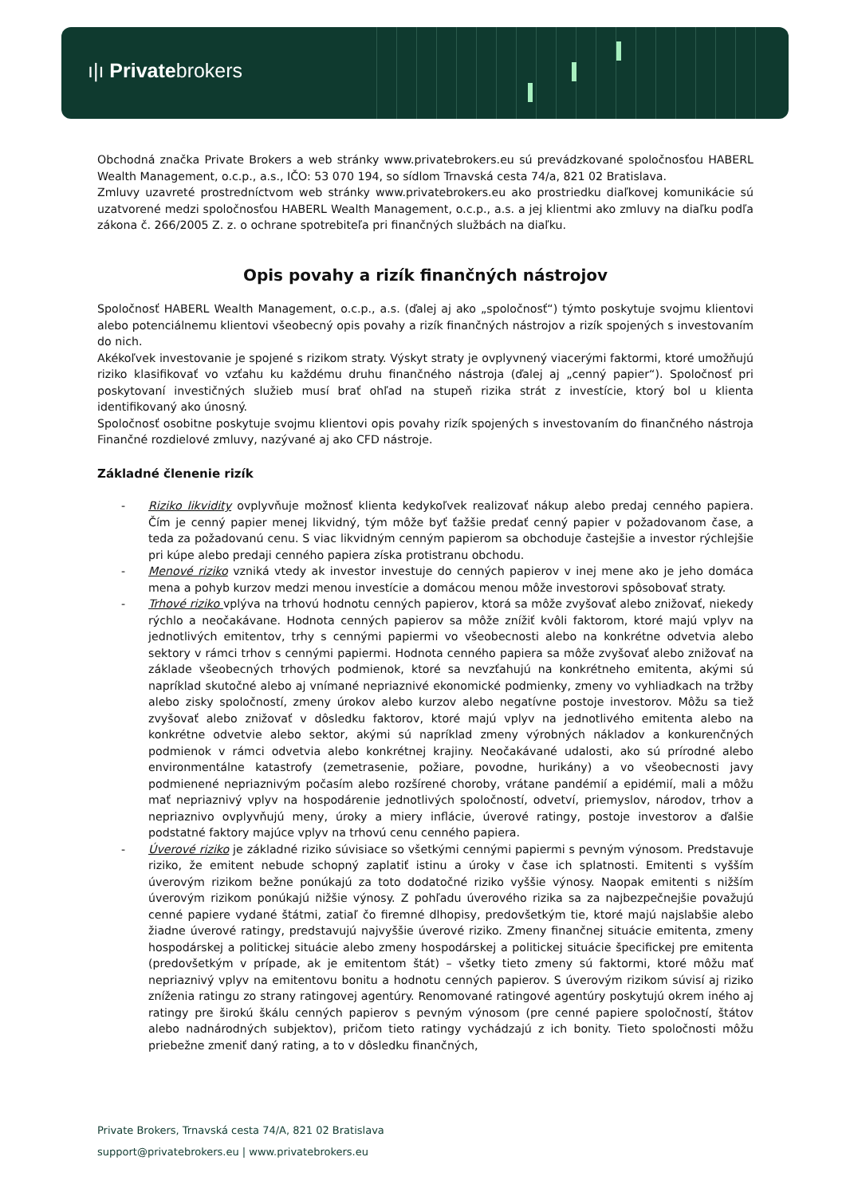ı|ı Privatebrokers
Obchodná značka Private Brokers a web stránky www.privatebrokers.eu sú prevádzkované spoločnosťou HABERL Wealth Management, o.c.p., a.s., IČO: 53 070 194, so sídlom Trnavská cesta 74/a, 821 02 Bratislava.
Zmluvy uzavreté prostredníctvom web stránky www.privatebrokers.eu ako prostriedku diaľkovej komunikácie sú uzatvorené medzi spoločnosťou HABERL Wealth Management, o.c.p., a.s. a jej klientmi ako zmluvy na diaľku podľa zákona č. 266/2005 Z. z. o ochrane spotrebiteľa pri finančných službách na diaľku.
Opis povahy a rizík finančných nástrojov
Spoločnosť HABERL Wealth Management, o.c.p., a.s. (ďalej aj ako „spoločnosť“) týmto poskytuje svojmu klientovi alebo potenciálnemu klientovi všeobecný opis povahy a rizík finančných nástrojov a rizík spojených s investovaním do nich.
Akékoľvek investovanie je spojené s rizikom straty. Výskyt straty je ovplyvnený viacerými faktormi, ktoré umožňujú riziko klasifikovať vo vzťahu ku každému druhu finančného nástroja (ďalej aj „cenný papier“). Spoločnosť pri poskytovaní investičných služieb musí brať ohľad na stupeň rizika strát z investície, ktorý bol u klienta identifikovaný ako únosný.
Spoločnosť osobitne poskytuje svojmu klientovi opis povahy rizík spojených s investovaním do finančného nástroja Finančné rozdielové zmluvy, nazývané aj ako CFD nástroje.
Základné členenie rizík
- Riziko likvidity ovplyvňuje možnosť klienta kedykoľvek realizovať nákup alebo predaj cenného papiera. Čím je cenný papier menej likvidný, tým môže byť ťažšie predať cenný papier v požadovanom čase, a teda za požadovanú cenu. S viac likvidným cenným papierom sa obchoduje častejšie a investor rýchlejšie pri kúpe alebo predaji cenného papiera získa protistranu obchodu.
- Menové riziko vzniká vtedy ak investor investuje do cenných papierov v inej mene ako je jeho domáca mena a pohyb kurzov medzi menou investície a domácou menou môže investorovi spôsobovať straty.
- Trhové riziko vplýva na trhovú hodnotu cenných papierov, ktorá sa môže zvyšovať alebo znižovať, niekedy rýchlo a neočakávane. Hodnota cenných papierov sa môže znížiť kvôli faktorom, ktoré majú vplyv na jednotlivých emitentov, trhy s cennými papiermi vo všeobecnosti alebo na konkrétne odvetvia alebo sektory v rámci trhov s cennými papiermi. Hodnota cenného papiera sa môže zvyšovať alebo znižovať na základe všeobecných trhových podmienok, ktoré sa nevzťahujú na konkrétneho emitenta, akými sú napríklad skutočné alebo aj vnímané nepriaznivé ekonomické podmienky, zmeny vo vyhliadkach na tržby alebo zisky spoločností, zmeny úrokov alebo kurzov alebo negatívne postoje investorov. Môžu sa tiež zvyšovať alebo znižovať v dôsledku faktorov, ktoré majú vplyv na jednotlivého emitenta alebo na konkrétne odvetvie alebo sektor, akými sú napríklad zmeny výrobných nákladov a konkurenčných podmienok v rámci odvetvia alebo konkrétnej krajiny. Neočakávané udalosti, ako sú prírodné alebo environmentálne katastrofy (zemetrasenie, požiare, povodne, hurikány) a vo všeobecnosti javy podmienené nepriaznivým počasím alebo rozšírené choroby, vrátane pandémií a epidémií, mali a môžu mať nepriaznivý vplyv na hospodárenie jednotlivých spoločností, odvetví, priemyslov, národov, trhov a nepriaznivo ovplyvňujú meny, úroky a miery inflácie, úverové ratingy, postoje investorov a ďalšie podstatné faktory majúce vplyv na trhovú cenu cenného papiera.
- Úverové riziko je základné riziko súvisiace so všetkými cennými papiermi s pevným výnosom. Predstavuje riziko, že emitent nebude schopný zaplatiť istinu a úroky v čase ich splatnosti. Emitenti s vyšším úverovým rizikom bežne ponúkajú za toto dodatočné riziko vyššie výnosy. Naopak emitenti s nižším úverovým rizikom ponúkajú nižšie výnosy. Z pohľadu úverového rizika sa za najbezpečnejšie považujú cenné papiere vydané štátmi, zatiaľ čo firemné dlhopisy, predovšetkým tie, ktoré majú najslabšie alebo žiadne úverové ratingy, predstavujú najvyššie úverové riziko. Zmeny finančnej situácie emitenta, zmeny hospodárskej a politickej situácie alebo zmeny hospodárskej a politickej situácie špecifickej pre emitenta (predovšetkým v prípade, ak je emitentom štát) – všetky tieto zmeny sú faktormi, ktoré môžu mať nepriaznivý vplyv na emitentovu bonitu a hodnotu cenných papierov. S úverovým rizikom súvisí aj riziko zníženia ratingu zo strany ratingovej agentúry. Renomované ratingové agentúry poskytujú okrem iného aj ratingy pre širokú škálu cenných papierov s pevným výnosom (pre cenné papiere spoločností, štátov alebo nadnárodných subjektov), pričom tieto ratingy vychádzajú z ich bonity. Tieto spoločnosti môžu priebežne zmeniť daný rating, a to v dôsledku finančných,
Private Brokers, Trnavská cesta 74/A, 821 02 Bratislava
support@privatebrokers.eu | www.privatebrokers.eu